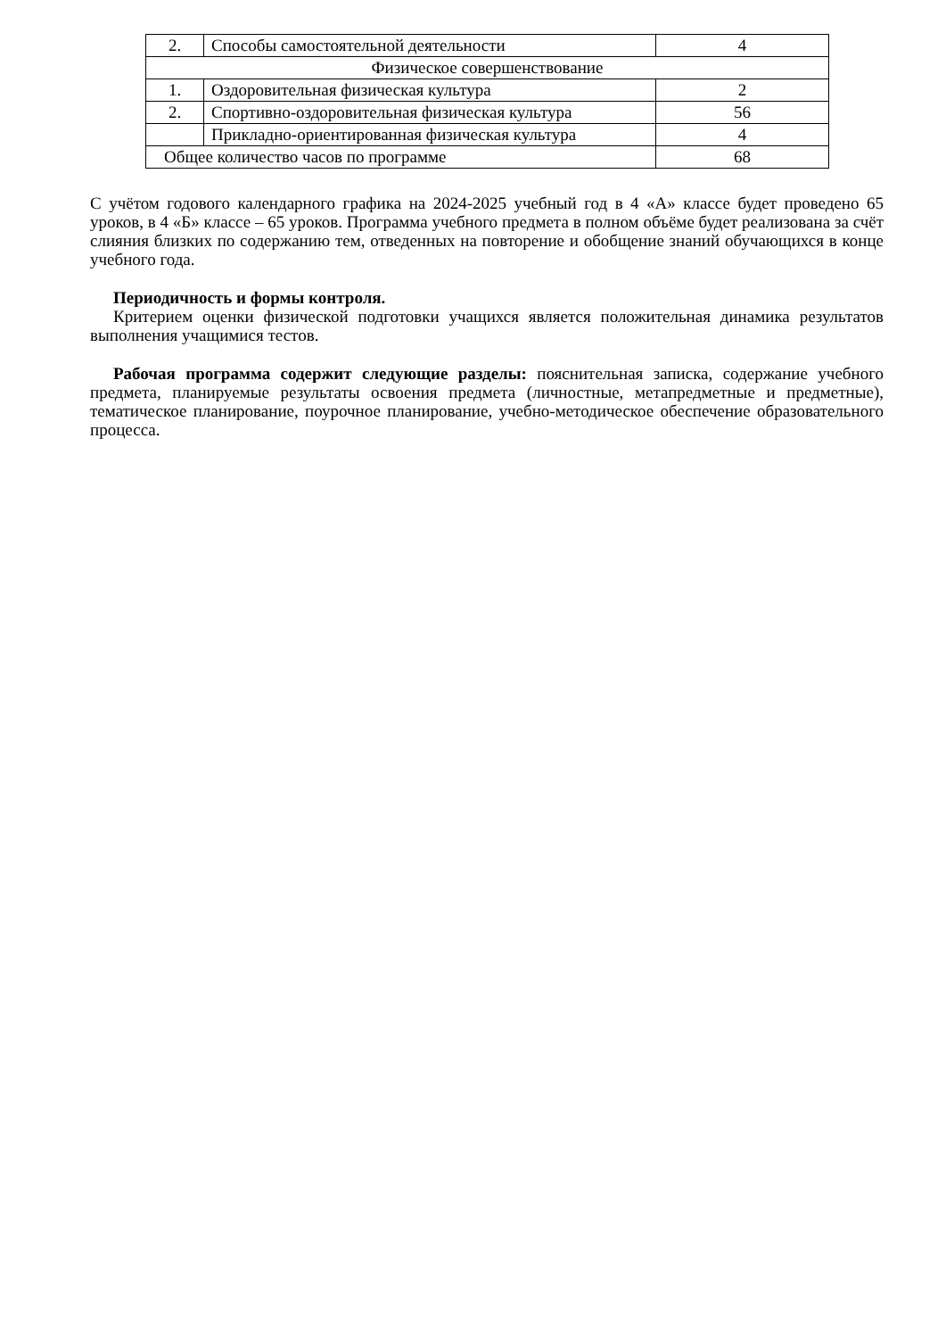| 2. | Способы самостоятельной деятельности | 4 |
| Физическое совершенствование | | |
| 1. | Оздоровительная физическая культура | 2 |
| 2. | Спортивно-оздоровительная физическая культура | 56 |
| | Прикладно-ориентированная физическая культура | 4 |
| Общее количество часов по программе | | 68 |
С учётом годового календарного графика на 2024-2025 учебный год в 4 «А» классе будет проведено 65 уроков, в 4 «Б» классе – 65 уроков. Программа учебного предмета в полном объёме будет реализована за счёт слияния близких по содержанию тем, отведенных на повторение и обобщение знаний обучающихся в конце учебного года.
Периодичность и формы контроля.
Критерием оценки физической подготовки учащихся является положительная динамика результатов выполнения учащимися тестов.
Рабочая программа содержит следующие разделы: пояснительная записка, содержание учебного предмета, планируемые результаты освоения предмета (личностные, метапредметные и предметные), тематическое планирование, поурочное планирование, учебно-методическое обеспечение образовательного процесса.